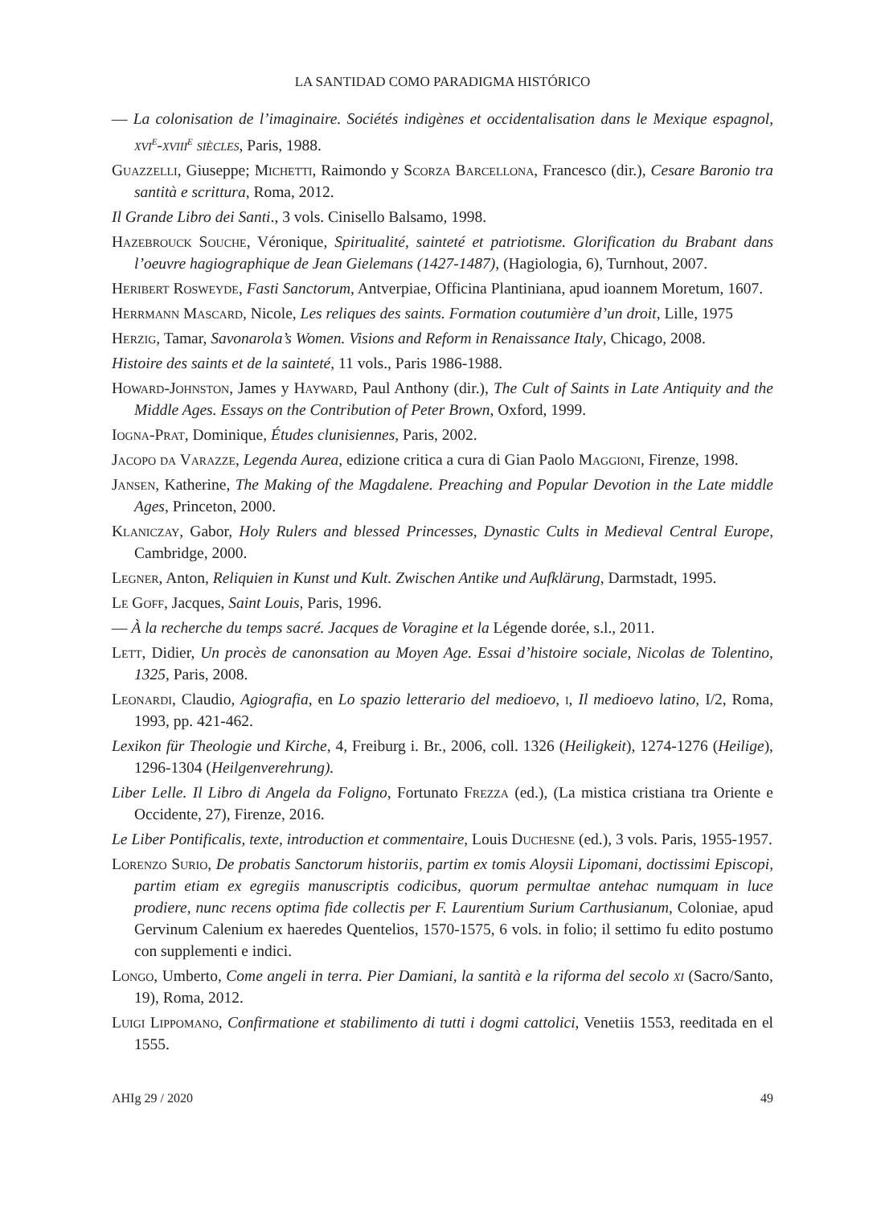LA SANTIDAD COMO PARADIGMA HISTÓRICO
— La colonisation de l’imaginaire. Sociétés indigènes et occidentalisation dans le Mexique espagnol, xvi<sup>e</sup>-xviii<sup>e</sup> siècles, Paris, 1988.
Guazzelli, Giuseppe; Michetti, Raimondo y Scorza Barcellona, Francesco (dir.), Cesare Baronio tra santità e scrittura, Roma, 2012.
Il Grande Libro dei Santi., 3 vols. Cinisello Balsamo, 1998.
Hazebrouck Souche, Véronique, Spiritualité, sainteté et patriotisme. Glorification du Brabant dans l’oeuvre hagiographique de Jean Gielemans (1427-1487), (Hagiologia, 6), Turnhout, 2007.
Heribert Rosweyde, Fasti Sanctorum, Antverpiae, Officina Plantiniana, apud ioannem Moretum, 1607.
Herrmann Mascard, Nicole, Les reliques des saints. Formation coutumière d’un droit, Lille, 1975
Herzig, Tamar, Savonarola’s Women. Visions and Reform in Renaissance Italy, Chicago, 2008.
Histoire des saints et de la sainteté, 11 vols., Paris 1986-1988.
Howard-Johnston, James y Hayward, Paul Anthony (dir.), The Cult of Saints in Late Antiquity and the Middle Ages. Essays on the Contribution of Peter Brown, Oxford, 1999.
Iogna-Prat, Dominique, Études clunisiennes, Paris, 2002.
Jacopo da Varazze, Legenda Aurea, edizione critica a cura di Gian Paolo Maggioni, Firenze, 1998.
Jansen, Katherine, The Making of the Magdalene. Preaching and Popular Devotion in the Late middle Ages, Princeton, 2000.
Klaniczay, Gabor, Holy Rulers and blessed Princesses, Dynastic Cults in Medieval Central Europe, Cambridge, 2000.
Legner, Anton, Reliquien in Kunst und Kult. Zwischen Antike und Aufklärung, Darmstadt, 1995.
Le Goff, Jacques, Saint Louis, Paris, 1996.
— À la recherche du temps sacré. Jacques de Voragine et la Légende dorée, s.l., 2011.
Lett, Didier, Un procès de canonsation au Moyen Age. Essai d’histoire sociale, Nicolas de Tolentino, 1325, Paris, 2008.
Leonardi, Claudio, Agiografia, en Lo spazio letterario del medioevo, i, Il medioevo latino, I/2, Roma, 1993, pp. 421-462.
Lexikon für Theologie und Kirche, 4, Freiburg i. Br., 2006, coll. 1326 (Heiligkeit), 1274-1276 (Heilige), 1296-1304 (Heilgenverehrung).
Liber Lelle. Il Libro di Angela da Foligno, Fortunato Frezza (ed.), (La mistica cristiana tra Oriente e Occidente, 27), Firenze, 2016.
Le Liber Pontificalis, texte, introduction et commentaire, Louis Duchesne (ed.), 3 vols. Paris, 1955-1957.
Lorenzo Surio, De probatis Sanctorum historiis, partim ex tomis Aloysii Lipomani, doctissimi Episcopi, partim etiam ex egregiis manuscriptis codicibus, quorum permultae antehac numquam in luce prodiere, nunc recens optima fide collectis per F. Laurentium Surium Carthusianum, Coloniae, apud Gervinum Calenium ex haeredes Quentelios, 1570-1575, 6 vols. in folio; il settimo fu edito postumo con supplementi e indici.
Longo, Umberto, Come angeli in terra. Pier Damiani, la santità e la riforma del secolo xi (Sacro/Santo, 19), Roma, 2012.
Luigi Lippomano, Confirmatione et stabilimento di tutti i dogmi cattolici, Venetiis 1553, reeditada en el 1555.
AHIg 29 / 2020 49